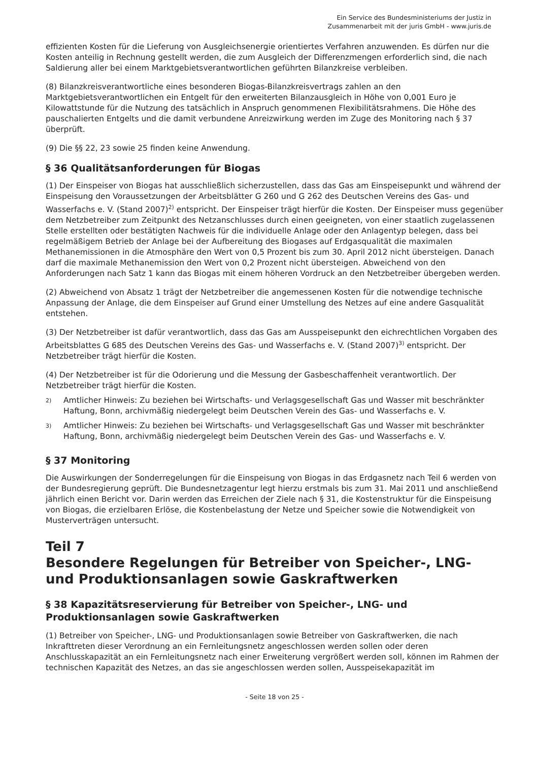Ein Service des Bundesministeriums der Justiz in
Zusammenarbeit mit der juris GmbH - www.juris.de
effizienten Kosten für die Lieferung von Ausgleichsenergie orientiertes Verfahren anzuwenden. Es dürfen nur die Kosten anteilig in Rechnung gestellt werden, die zum Ausgleich der Differenzmengen erforderlich sind, die nach Saldierung aller bei einem Marktgebietsverantwortlichen geführten Bilanzkreise verbleiben.
(8) Bilanzkreisverantwortliche eines besonderen Biogas-Bilanzkreisvertrags zahlen an den Marktgebietsverantwortlichen ein Entgelt für den erweiterten Bilanzausgleich in Höhe von 0,001 Euro je Kilowattstunde für die Nutzung des tatsächlich in Anspruch genommenen Flexibilitätsrahmens. Die Höhe des pauschalierten Entgelts und die damit verbundene Anreizwirkung werden im Zuge des Monitoring nach § 37 überprüft.
(9) Die §§ 22, 23 sowie 25 finden keine Anwendung.
§ 36 Qualitätsanforderungen für Biogas
(1) Der Einspeiser von Biogas hat ausschließlich sicherzustellen, dass das Gas am Einspeisepunkt und während der Einspeisung den Voraussetzungen der Arbeitsblätter G 260 und G 262 des Deutschen Vereins des Gas- und Wasserfachs e. V. (Stand 2007)<sup>2)</sup> entspricht. Der Einspeiser trägt hierfür die Kosten. Der Einspeiser muss gegenüber dem Netzbetreiber zum Zeitpunkt des Netzanschlusses durch einen geeigneten, von einer staatlich zugelassenen Stelle erstellten oder bestätigten Nachweis für die individuelle Anlage oder den Anlagentyp belegen, dass bei regelmäßigem Betrieb der Anlage bei der Aufbereitung des Biogases auf Erdgasqualität die maximalen Methanemissionen in die Atmosphäre den Wert von 0,5 Prozent bis zum 30. April 2012 nicht übersteigen. Danach darf die maximale Methanemission den Wert von 0,2 Prozent nicht übersteigen. Abweichend von den Anforderungen nach Satz 1 kann das Biogas mit einem höheren Vordruck an den Netzbetreiber übergeben werden.
(2) Abweichend von Absatz 1 trägt der Netzbetreiber die angemessenen Kosten für die notwendige technische Anpassung der Anlage, die dem Einspeiser auf Grund einer Umstellung des Netzes auf eine andere Gasqualität entstehen.
(3) Der Netzbetreiber ist dafür verantwortlich, dass das Gas am Ausspeisepunkt den eichrechtlichen Vorgaben des Arbeitsblattes G 685 des Deutschen Vereins des Gas- und Wasserfachs e. V. (Stand 2007)<sup>3)</sup> entspricht. Der Netzbetreiber trägt hierfür die Kosten.
(4) Der Netzbetreiber ist für die Odorierung und die Messung der Gasbeschaffenheit verantwortlich. Der Netzbetreiber trägt hierfür die Kosten.
2)
Amtlicher Hinweis: Zu beziehen bei Wirtschafts- und Verlagsgesellschaft Gas und Wasser mit beschränkter Haftung, Bonn, archivmäßig niedergelegt beim Deutschen Verein des Gas- und Wasserfachs e. V.
3)
Amtlicher Hinweis: Zu beziehen bei Wirtschafts- und Verlagsgesellschaft Gas und Wasser mit beschränkter Haftung, Bonn, archivmäßig niedergelegt beim Deutschen Verein des Gas- und Wasserfachs e. V.
§ 37 Monitoring
Die Auswirkungen der Sonderregelungen für die Einspeisung von Biogas in das Erdgasnetz nach Teil 6 werden von der Bundesregierung geprüft. Die Bundesnetzagentur legt hierzu erstmals bis zum 31. Mai 2011 und anschließend jährlich einen Bericht vor. Darin werden das Erreichen der Ziele nach § 31, die Kostenstruktur für die Einspeisung von Biogas, die erzielbaren Erlöse, die Kostenbelastung der Netze und Speicher sowie die Notwendigkeit von Musterverträgen untersucht.
Teil 7
Besondere Regelungen für Betreiber von Speicher-, LNG- und Produktionsanlagen sowie Gaskraftwerken
§ 38 Kapazitätsreservierung für Betreiber von Speicher-, LNG- und Produktionsanlagen sowie Gaskraftwerken
(1) Betreiber von Speicher-, LNG- und Produktionsanlagen sowie Betreiber von Gaskraftwerken, die nach Inkrafttreten dieser Verordnung an ein Fernleitungsnetz angeschlossen werden sollen oder deren Anschlusskapazität an ein Fernleitungsnetz nach einer Erweiterung vergrößert werden soll, können im Rahmen der technischen Kapazität des Netzes, an das sie angeschlossen werden sollen, Ausspeisekapazität im
- Seite 18 von 25 -